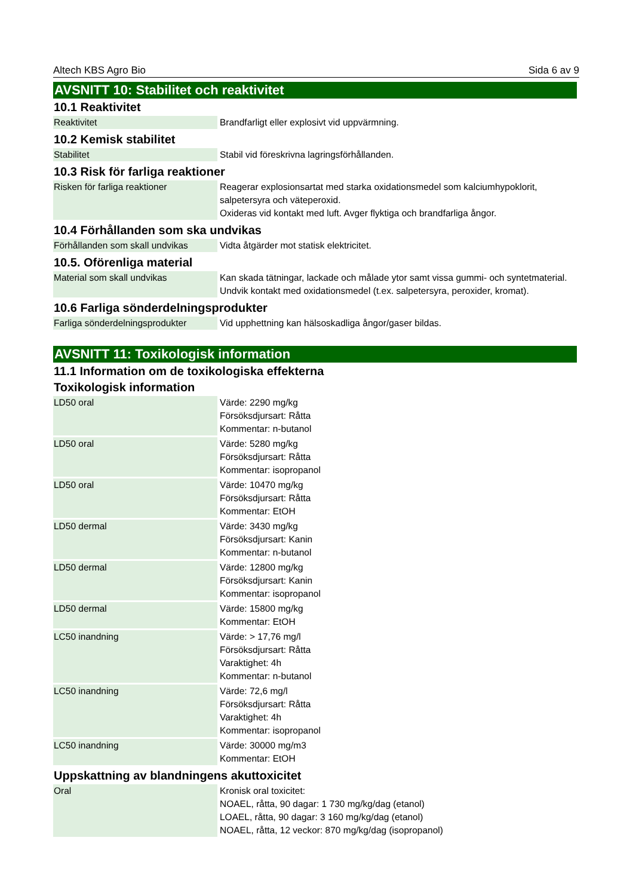Altech KBS Agro Bio Sida 6 av 9
AVSNITT 10: Stabilitet och reaktivitet
10.1 Reaktivitet
| Reaktivitet | Brandfarligt eller explosivt vid uppvärmning. |
10.2 Kemisk stabilitet
| Stabilitet | Stabil vid föreskrivna lagringsförhållanden. |
10.3 Risk för farliga reaktioner
| Risken för farliga reaktioner | Reagerar explosionsartat med starka oxidationsmedel som kalciumhypoklorit, salpetersyra och väteperoxid. Oxideras vid kontakt med luft. Avger flyktiga och brandfarliga ångor. |
10.4 Förhållanden som ska undvikas
| Förhållanden som skall undvikas | Vidta åtgärder mot statisk elektricitet. |
10.5. Oförenliga material
| Material som skall undvikas | Kan skada tätningar, lackade och målade ytor samt vissa gummi- och syntetmaterial. Undvik kontakt med oxidationsmedel (t.ex. salpetersyra, peroxider, kromat). |
10.6 Farliga sönderdelningsprodukter
| Farliga sönderdelningsprodukter | Vid upphettning kan hälsoskadliga ångor/gaser bildas. |
AVSNITT 11: Toxikologisk information
11.1 Information om de toxikologiska effekterna
Toxikologisk information
| LD50 oral | Värde: 2290 mg/kg Försöksdjursart: Råtta Kommentar: n-butanol |
| LD50 oral | Värde: 5280 mg/kg Försöksdjursart: Råtta Kommentar: isopropanol |
| LD50 oral | Värde: 10470 mg/kg Försöksdjursart: Råtta Kommentar: EtOH |
| LD50 dermal | Värde: 3430 mg/kg Försöksdjursart: Kanin Kommentar: n-butanol |
| LD50 dermal | Värde: 12800 mg/kg Försöksdjursart: Kanin Kommentar: isopropanol |
| LD50 dermal | Värde: 15800 mg/kg Kommentar: EtOH |
| LC50 inandning | Värde: > 17,76 mg/l Försöksdjursart: Råtta Varaktighet: 4h Kommentar: n-butanol |
| LC50 inandning | Värde: 72,6 mg/l Försöksdjursart: Råtta Varaktighet: 4h Kommentar: isopropanol |
| LC50 inandning | Värde: 30000 mg/m3 Kommentar: EtOH |
Uppskattning av blandningens akuttoxicitet
| Oral | Kronisk oral toxicitet: NOAEL, råtta, 90 dagar: 1 730 mg/kg/dag (etanol) LOAEL, råtta, 90 dagar: 3 160 mg/kg/dag (etanol) NOAEL, råtta, 12 veckor: 870 mg/kg/dag (isopropanol) |